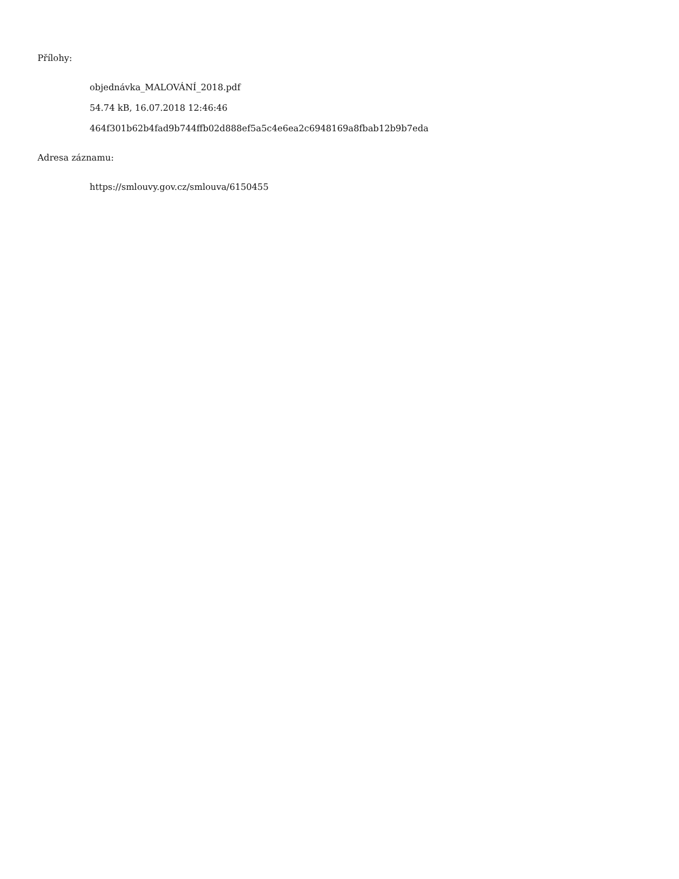Přílohy:
objednávka_MALOVÁNÍ_2018.pdf
54.74 kB, 16.07.2018 12:46:46
464f301b62b4fad9b744ffb02d888ef5a5c4e6ea2c6948169a8fbab12b9b7eda
Adresa záznamu:
https://smlouvy.gov.cz/smlouva/6150455